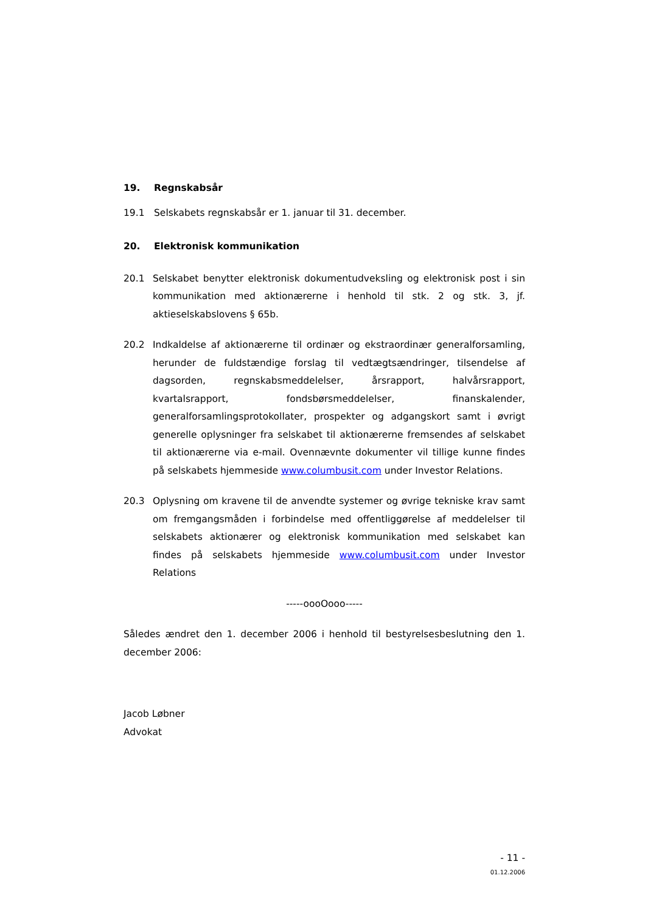19. Regnskabsår
19.1 Selskabets regnskabsår er 1. januar til 31. december.
20. Elektronisk kommunikation
20.1 Selskabet benytter elektronisk dokumentudveksling og elektronisk post i sin kommunikation med aktionærerne i henhold til stk. 2 og stk. 3, jf. aktieselskabslovens § 65b.
20.2 Indkaldelse af aktionærerne til ordinær og ekstraordinær generalforsamling, herunder de fuldstændige forslag til vedtægtsændringer, tilsendelse af dagsorden, regnskabsmeddelelser, årsrapport, halvårsrapport, kvartalsrapport, fondsbørsmeddelelser, finanskalender, generalforsamlingsprotokollater, prospekter og adgangskort samt i øvrigt generelle oplysninger fra selskabet til aktionærerne fremsendes af selskabet til aktionærerne via e-mail. Ovennævnte dokumenter vil tillige kunne findes på selskabets hjemmeside www.columbusit.com under Investor Relations.
20.3 Oplysning om kravene til de anvendte systemer og øvrige tekniske krav samt om fremgangsmåden i forbindelse med offentliggørelse af meddelelser til selskabets aktionærer og elektronisk kommunikation med selskabet kan findes på selskabets hjemmeside www.columbusit.com under Investor Relations
-----oooOooo-----
Således ændret den 1. december 2006 i henhold til bestyrelsesbeslutning den 1. december 2006:
Jacob Løbner
Advokat
- 11 -
01.12.2006